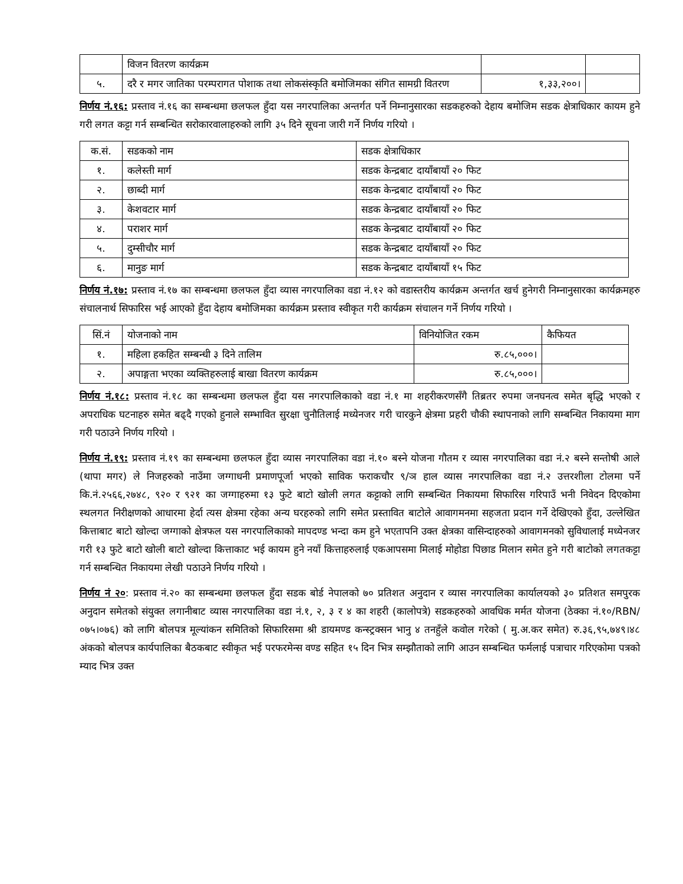| | विजन वितरण कार्यक्रम | | |
| ५. | दरै र मगर जातिका परम्परागत पोशाक तथा लोकसंस्कृति बमोजिमका संगित सामग्री वितरण | १,३३,२००। | |
निर्णय नं.१६: प्रस्ताव नं.१६ का सम्बन्धमा छलफल हुँदा यस नगरपालिका अन्तर्गत पर्ने निम्नानुसारका सडकहरुको देहाय बमोजिम सडक क्षेत्राधिकार कायम हुने गरी लगत कट्टा गर्न सम्बन्धित सरोकारवालाहरुको लागि ३५ दिने सूचना जारी गर्ने निर्णय गरियो ।
| क.सं. | सडकको नाम | सडक क्षेत्राधिकार |
| --- | --- | --- |
| १. | कलेस्ती मार्ग | सडक केन्द्रबाट दायाँबायाँ २० फिट |
| २. | छाब्दी मार्ग | सडक केन्द्रबाट दायाँबायाँ २० फिट |
| ३. | केशवटार मार्ग | सडक केन्द्रबाट दायाँबायाँ २० फिट |
| ४. | पराशर मार्ग | सडक केन्द्रबाट दायाँबायाँ २० फिट |
| ५. | दुम्सीचौर मार्ग | सडक केन्द्रबाट दायाँबायाँ २० फिट |
| ६. | मानुङ मार्ग | सडक केन्द्रबाट दायाँबायाँ १५ फिट |
निर्णय नं.१७: प्रस्ताव नं.१७ का सम्बन्धमा छलफल हुँदा व्यास नगरपालिका वडा नं.१२ को वडास्तरीय कार्यक्रम अन्तर्गत खर्च हुनेगरी निम्नानुसारका कार्यक्रमहरु संचालनार्थ सिफारिस भई आएको हुँदा देहाय बमोजिमका कार्यक्रम प्रस्ताव स्वीकृत गरी कार्यक्रम संचालन गर्ने निर्णय गरियो ।
| सिं.नं | योजनाको नाम | विनियोजित रकम | कैफियत |
| --- | --- | --- | --- |
| १. | महिला हकहित सम्बन्धी ३ दिने तालिम | रु.८५,०००। | |
| २. | अपाङ्गता भएका व्यक्तिहरुलाई बाखा वितरण कार्यक्रम | रु.८५,०००। | |
निर्णय नं.१८: प्रस्ताव नं.१८ का सम्बन्धमा छलफल हुँदा यस नगरपालिकाको वडा नं.१ मा शहरीकरणसँगै तिब्रतर रुपमा जनघनत्व समेत बृद्धि भएको र अपराधिक घटनाहरु समेत बढ्दै गएको हुनाले सम्भावित सुरक्षा चुनौतिलाई मध्येनजर गरी चारकुने क्षेत्रमा प्रहरी चौकी स्थापनाको लागि सम्बन्धित निकायमा माग गरी पठाउने निर्णय गरियो ।
निर्णय नं.१९: प्रस्ताव नं.१९ का सम्बन्धमा छलफल हुँदा व्यास नगरपालिका वडा नं.१० बस्ने योजना गौतम र व्यास नगरपालिका वडा नं.२ बस्ने सन्तोषी आले (थापा मगर) ले निजहरुको नाउँमा जग्गाधनी प्रमाणपूर्जा भएको साविक फराकचौर ९/ञ हाल व्यास नगरपालिका वडा नं.२ उत्तरशीला टोलमा पर्ने कि.नं.२५६६,२७४८, ९२० र ९२१ का जग्गाहरुमा १३ फुटे बाटो खोली लगत कट्टाको लागि सम्बन्धित निकायमा सिफारिस गरिपाउँ भनी निवेदन दिएकोमा स्थलगत निरीक्षणको आधारमा हेर्दा त्यस क्षेत्रमा रहेका अन्य घरहरुको लागि समेत प्रस्तावित बाटोले आवागमनमा सहजता प्रदान गर्ने देखिएको हुँदा, उल्लेखित कित्ताबाट बाटो खोल्दा जग्गाको क्षेत्रफल यस नगरपालिकाको मापदण्ड भन्दा कम हुने भएतापनि उक्त क्षेत्रका वासिन्दाहरुको आवागमनको सुविधालाई मध्येनजर गरी १३ फुटे बाटो खोली बाटो खोल्दा कित्ताकाट भई कायम हुने नयाँ कित्ताहरुलाई एकआपसमा मिलाई मोहोडा पिछाड मिलान समेत हुने गरी बाटोको लगतकट्टा गर्न सम्बन्धित निकायमा लेखी पठाउने निर्णय गरियो ।
निर्णय नं २०: प्रस्ताव नं.२० का सम्बन्धमा छलफल हुँदा सडक बोर्ड नेपालको ७० प्रतिशत अनुदान र व्यास नगरपालिका कार्यालयको ३० प्रतिशत समपुरक अनुदान समेतको संयुक्त लगानीबाट व्यास नगरपालिका वडा नं.१, २, ३ र ४ का शहरी (कालोपत्रे) सडकहरुको आवधिक मर्मत योजना (ठेक्का नं.१०/RBN/०७५।०७६) को लागि बोलपत्र मूल्यांकन समितिको सिफारिसमा श्री डायमण्ड कन्स्ट्रक्सन भानु ४ तनहुँले कवोल गरेको ( मु.अ.कर समेत) रु.३६,९५,७४९।४८ अंकको बोलपत्र कार्यपालिका बैठकबाट स्वीकृत भई परफरमेन्स वण्ड सहित १५ दिन भित्र सम्झौताको लागि आउन सम्बन्धित फर्मलाई पत्राचार गरिएकोमा पत्रको म्याद भित्र उक्त